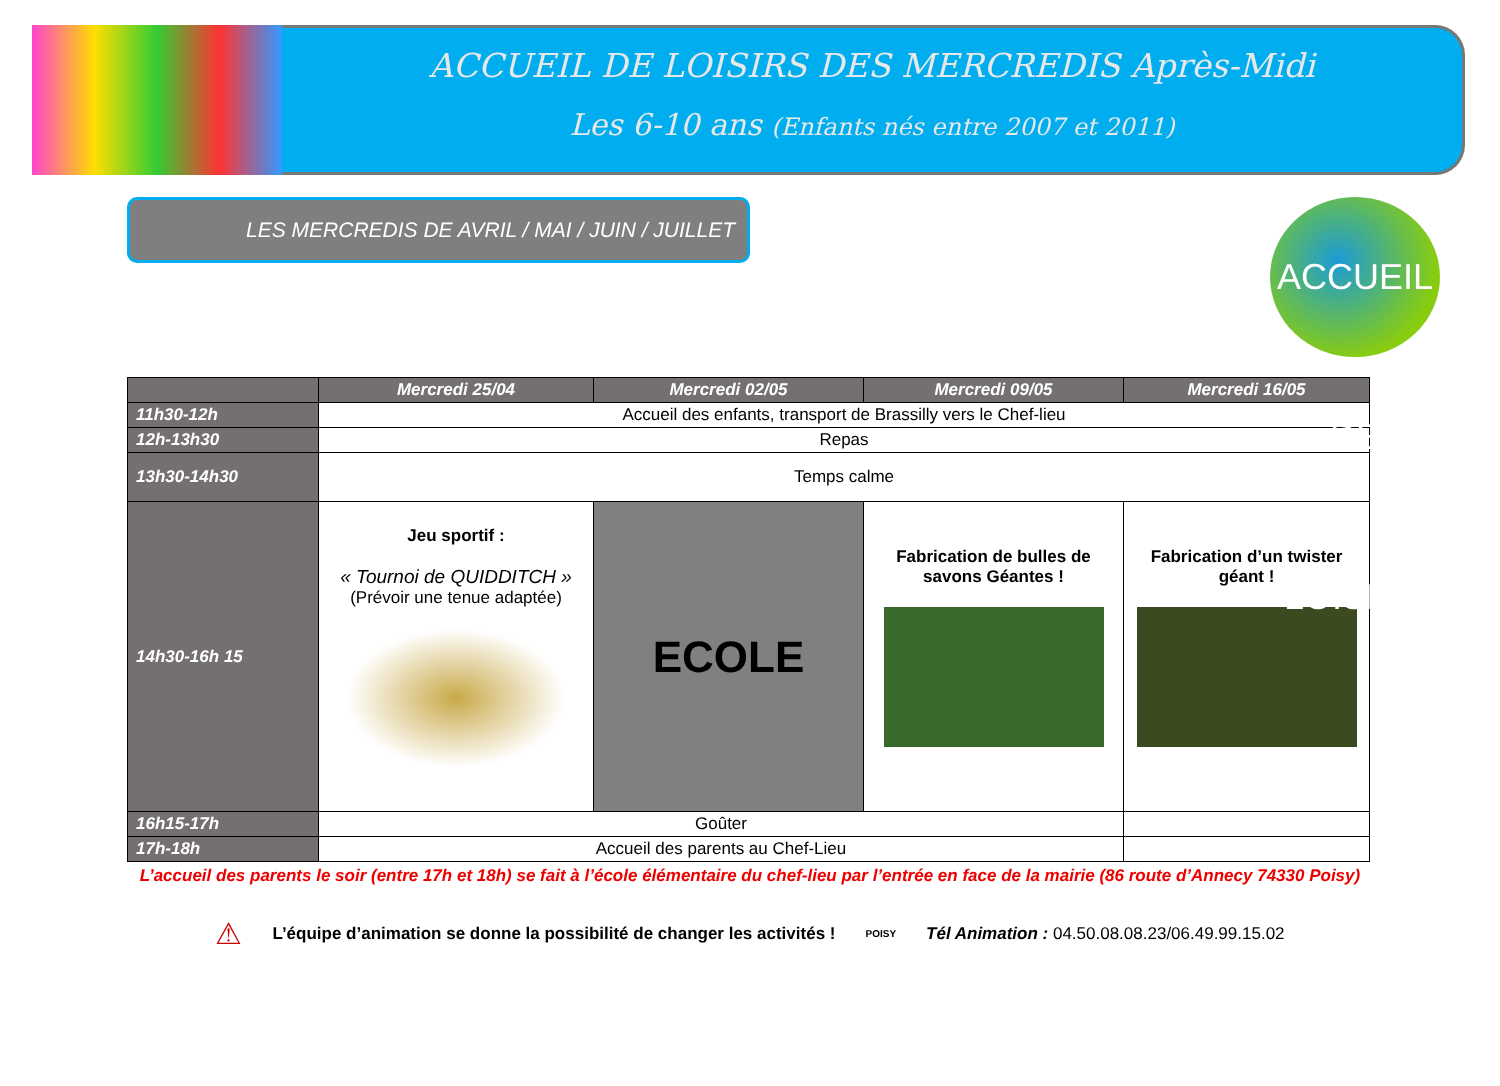ACCUEIL DE LOISIRS DES MERCREDIS Après-Midi
Les 6-10 ans (Enfants nés entre 2007 et 2011)
LES MERCREDIS DE AVRIL / MAI / JUIN / JUILLET
ACCUEIL DE LOISIRS
| | Mercredi 25/04 | Mercredi 02/05 | Mercredi 09/05 | Mercredi 16/05 |
| --- | --- | --- | --- | --- |
| 11h30-12h | Accueil des enfants, transport de Brassilly vers le Chef-lieu | | | |
| 12h-13h30 | Repas | | | |
| 13h30-14h30 | Temps calme | | | |
| 14h30-16h 15 | Jeu sportif : « Tournoi de QUIDDITCH » (Prévoir une tenue adaptée) | ECOLE | Fabrication de bulles de savons Géantes ! | Fabrication d’un twister géant ! |
| 16h15-17h | Goûter | | | |
| 17h-18h | Accueil des parents au Chef-Lieu | | | |
L’accueil des parents le soir (entre 17h et 18h) se fait à l’école élémentaire du chef-lieu par l’entrée en face de la mairie (86 route d’Annecy 74330 Poisy)
⚠ L’équipe d’animation se donne la possibilité de changer les activités ! POISY Tél Animation : 04.50.08.08.23/06.49.99.15.02